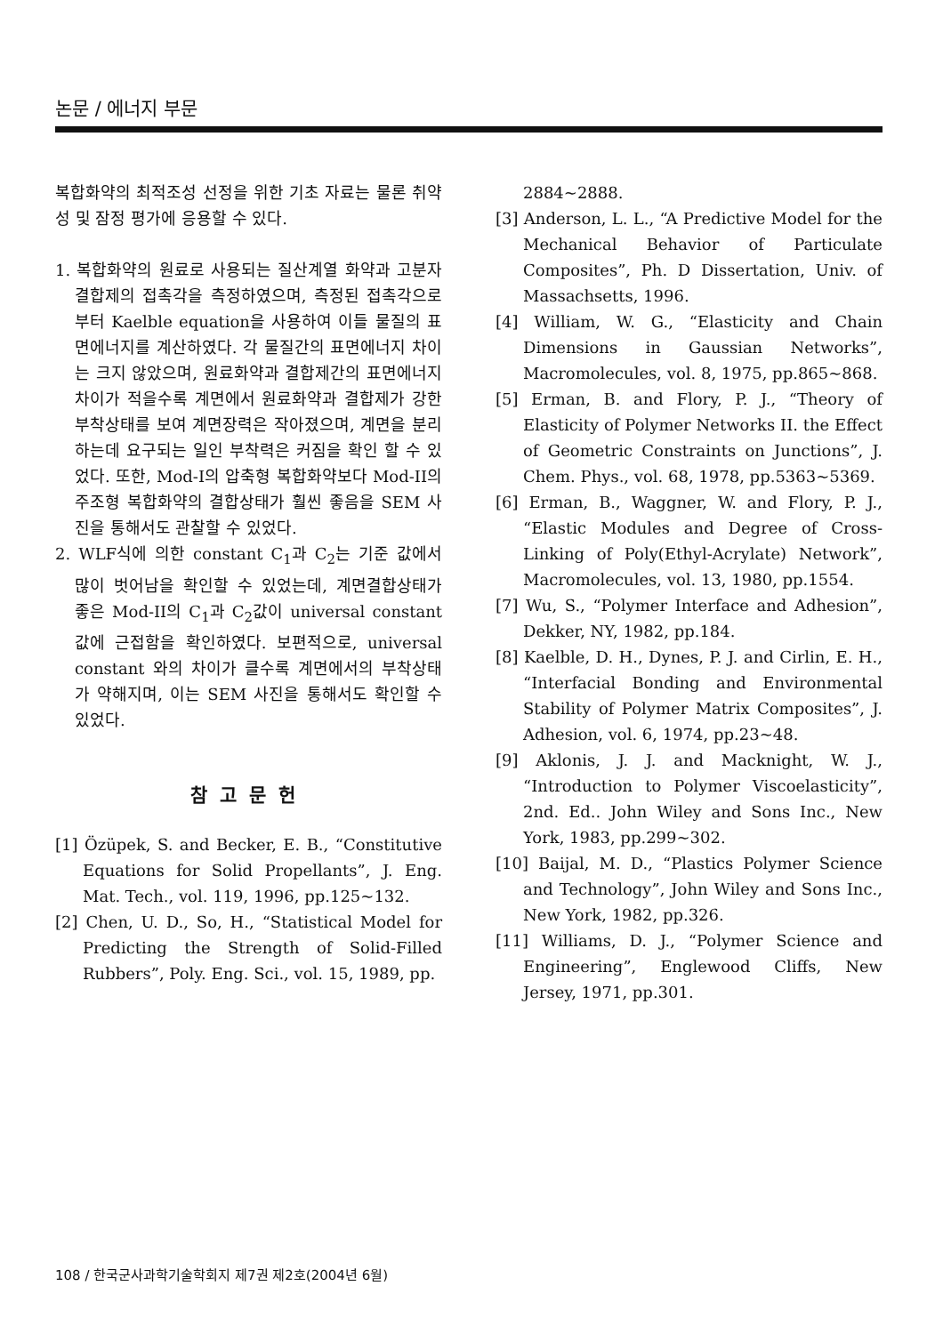논문 / 에너지 부문
복합화약의 최적조성 선정을 위한 기초 자료는 물론 취약성 및 잠정 평가에 응용할 수 있다.
1. 복합화약의 원료로 사용되는 질산계열 화약과 고분자 결합제의 접촉각을 측정하였으며, 측정된 접촉각으로부터 Kaelble equation을 사용하여 이들 물질의 표면에너지를 계산하였다. 각 물질간의 표면에너지 차이는 크지 않았으며, 원료화약과 결합제간의 표면에너지 차이가 적을수록 계면에서 원료화약과 결합제가 강한 부착상태를 보여 계면장력은 작아졌으며, 계면을 분리하는데 요구되는 일인 부착력은 커짐을 확인 할 수 있었다. 또한, Mod-I의 압축형 복합화약보다 Mod-II의 주조형 복합화약의 결합상태가 훨씬 좋음을 SEM 사진을 통해서도 관찰할 수 있었다.
2. WLF식에 의한 constant C<sub>1</sub>과 C<sub>2</sub>는 기준 값에서 많이 벗어남을 확인할 수 있었는데, 계면결합상태가 좋은 Mod-II의 C<sub>1</sub>과 C<sub>2</sub>값이 universal constant 값에 근접함을 확인하였다. 보편적으로, universal constant 와의 차이가 클수록 계면에서의 부착상태가 약해지며, 이는 SEM 사진을 통해서도 확인할 수 있었다.
참고문헌
[1] Özüpek, S. and Becker, E. B., “Constitutive Equations for Solid Propellants”, J. Eng. Mat. Tech., vol. 119, 1996, pp.125~132.
[2] Chen, U. D., So, H., “Statistical Model for Predicting the Strength of Solid-Filled Rubbers”, Poly. Eng. Sci., vol. 15, 1989, pp.
2884~2888.
[3] Anderson, L. L., “A Predictive Model for the Mechanical Behavior of Particulate Composites”, Ph. D Dissertation, Univ. of Massachsetts, 1996.
[4] William, W. G., “Elasticity and Chain Dimensions in Gaussian Networks”, Macromolecules, vol. 8, 1975, pp.865~868.
[5] Erman, B. and Flory, P. J., “Theory of Elasticity of Polymer Networks II. the Effect of Geometric Constraints on Junctions”, J. Chem. Phys., vol. 68, 1978, pp.5363~5369.
[6] Erman, B., Waggner, W. and Flory, P. J., “Elastic Modules and Degree of Cross-Linking of Poly(Ethyl-Acrylate) Network”, Macromolecules, vol. 13, 1980, pp.1554.
[7] Wu, S., “Polymer Interface and Adhesion”, Dekker, NY, 1982, pp.184.
[8] Kaelble, D. H., Dynes, P. J. and Cirlin, E. H., “Interfacial Bonding and Environmental Stability of Polymer Matrix Composites”, J. Adhesion, vol. 6, 1974, pp.23~48.
[9] Aklonis, J. J. and Macknight, W. J., “Introduction to Polymer Viscoelasticity”, 2nd. Ed.. John Wiley and Sons Inc., New York, 1983, pp.299~302.
[10] Baijal, M. D., “Plastics Polymer Science and Technology”, John Wiley and Sons Inc., New York, 1982, pp.326.
[11] Williams, D. J., “Polymer Science and Engineering”, Englewood Cliffs, New Jersey, 1971, pp.301.
108 / 한국군사과학기술학회지 제7권 제2호(2004년 6월)